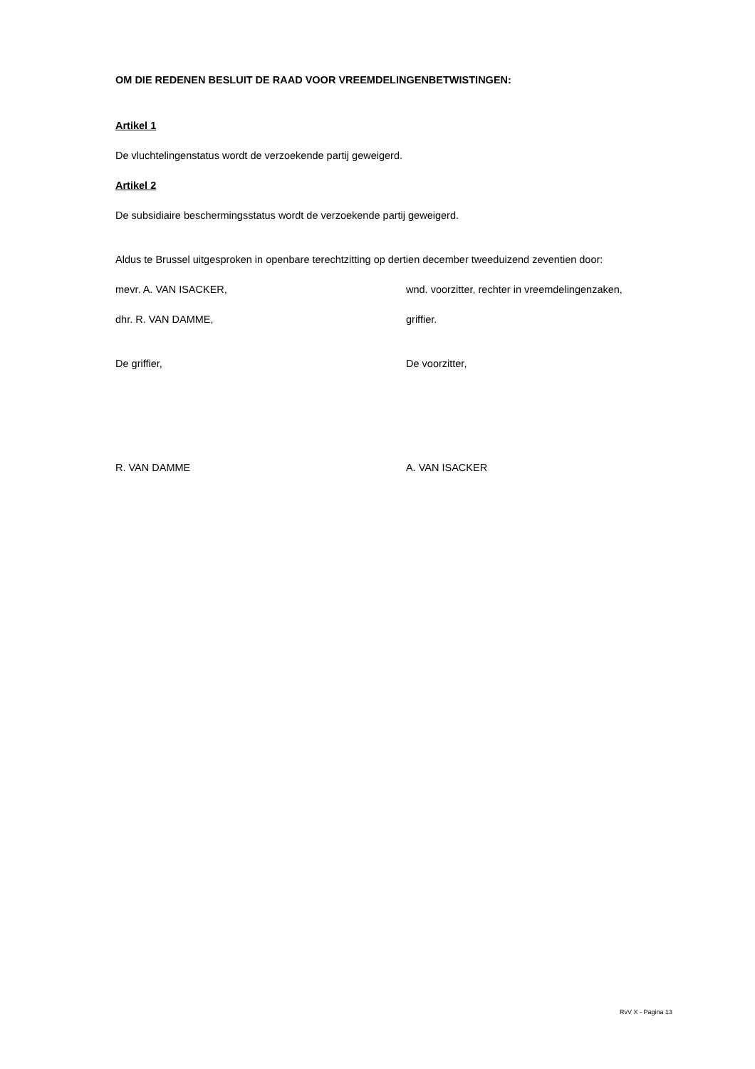OM DIE REDENEN BESLUIT DE RAAD VOOR VREEMDELINGENBETWISTINGEN:
Artikel 1
De vluchtelingenstatus wordt de verzoekende partij geweigerd.
Artikel 2
De subsidiaire beschermingsstatus wordt de verzoekende partij geweigerd.
Aldus te Brussel uitgesproken in openbare terechtzitting op dertien december tweeduizend zeventien door:
mevr. A. VAN ISACKER, wnd. voorzitter, rechter in vreemdelingenzaken,
dhr. R. VAN DAMME, griffier.
De griffier, De voorzitter,
R. VAN DAMME A. VAN ISACKER
RvV X - Pagina 13